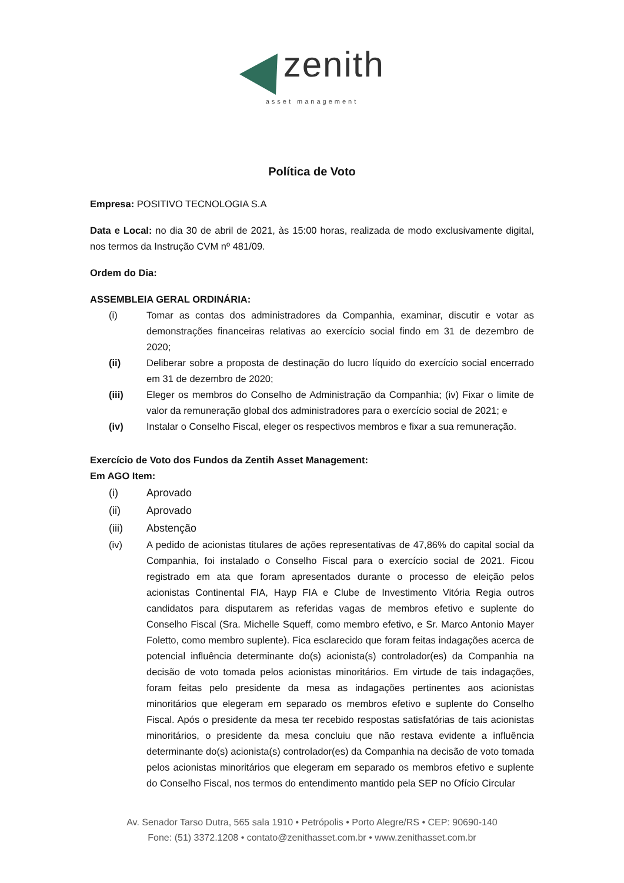zenith
asset management
Política de Voto
Empresa: POSITIVO TECNOLOGIA S.A
Data e Local: no dia 30 de abril de 2021, às 15:00 horas, realizada de modo exclusivamente digital, nos termos da Instrução CVM nº 481/09.
Ordem do Dia:
ASSEMBLEIA GERAL ORDINÁRIA:
(i) Tomar as contas dos administradores da Companhia, examinar, discutir e votar as demonstrações financeiras relativas ao exercício social findo em 31 de dezembro de 2020;
(ii) Deliberar sobre a proposta de destinação do lucro líquido do exercício social encerrado em 31 de dezembro de 2020;
(iii) Eleger os membros do Conselho de Administração da Companhia; (iv) Fixar o limite de valor da remuneração global dos administradores para o exercício social de 2021; e
(iv) Instalar o Conselho Fiscal, eleger os respectivos membros e fixar a sua remuneração.
Exercício de Voto dos Fundos da Zentih Asset Management:
Em AGO Item:
(i) Aprovado
(ii) Aprovado
(iii) Abstenção
(iv) A pedido de acionistas titulares de ações representativas de 47,86% do capital social da Companhia, foi instalado o Conselho Fiscal para o exercício social de 2021. Ficou registrado em ata que foram apresentados durante o processo de eleição pelos acionistas Continental FIA, Hayp FIA e Clube de Investimento Vitória Regia outros candidatos para disputarem as referidas vagas de membros efetivo e suplente do Conselho Fiscal (Sra. Michelle Squeff, como membro efetivo, e Sr. Marco Antonio Mayer Foletto, como membro suplente). Fica esclarecido que foram feitas indagações acerca de potencial influência determinante do(s) acionista(s) controlador(es) da Companhia na decisão de voto tomada pelos acionistas minoritários. Em virtude de tais indagações, foram feitas pelo presidente da mesa as indagações pertinentes aos acionistas minoritários que elegeram em separado os membros efetivo e suplente do Conselho Fiscal. Após o presidente da mesa ter recebido respostas satisfatórias de tais acionistas minoritários, o presidente da mesa concluiu que não restava evidente a influência determinante do(s) acionista(s) controlador(es) da Companhia na decisão de voto tomada pelos acionistas minoritários que elegeram em separado os membros efetivo e suplente do Conselho Fiscal, nos termos do entendimento mantido pela SEP no Ofício Circular
Av. Senador Tarso Dutra, 565 sala 1910 • Petrópolis • Porto Alegre/RS • CEP: 90690-140
Fone: (51) 3372.1208 • contato@zenithasset.com.br • www.zenithasset.com.br